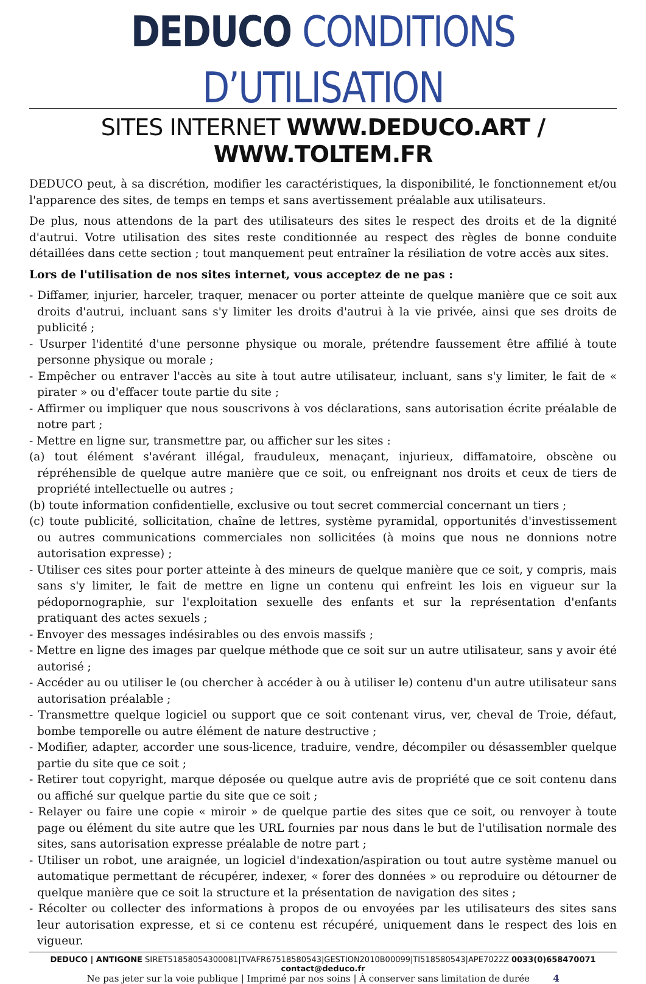DEDUCO CONDITIONS D’UTILISATION
SITES INTERNET WWW.DEDUCO.ART / WWW.TOLTEM.FR
DEDUCO peut, à sa discrétion, modifier les caractéristiques, la disponibilité, le fonctionnement et/ou l'apparence des sites, de temps en temps et sans avertissement préalable aux utilisateurs.
De plus, nous attendons de la part des utilisateurs des sites le respect des droits et de la dignité d'autrui. Votre utilisation des sites reste conditionnée au respect des règles de bonne conduite détaillées dans cette section ; tout manquement peut entraîner la résiliation de votre accès aux sites.
Lors de l'utilisation de nos sites internet, vous acceptez de ne pas :
- Diffamer, injurier, harceler, traquer, menacer ou porter atteinte de quelque manière que ce soit aux droits d'autrui, incluant sans s'y limiter les droits d'autrui à la vie privée, ainsi que ses droits de publicité ;
- Usurper l'identité d'une personne physique ou morale, prétendre faussement être affilié à toute personne physique ou morale ;
- Empêcher ou entraver l'accès au site à tout autre utilisateur, incluant, sans s'y limiter, le fait de « pirater » ou d'effacer toute partie du site ;
- Affirmer ou impliquer que nous souscrivons à vos déclarations, sans autorisation écrite préalable de notre part ;
- Mettre en ligne sur, transmettre par, ou afficher sur les sites :
(a) tout élément s'avérant illégal, frauduleux, menaçant, injurieux, diffamatoire, obscène ou répréhensible de quelque autre manière que ce soit, ou enfreignant nos droits et ceux de tiers de propriété intellectuelle ou autres ;
(b) toute information confidentielle, exclusive ou tout secret commercial concernant un tiers ;
(c) toute publicité, sollicitation, chaîne de lettres, système pyramidal, opportunités d'investissement ou autres communications commerciales non sollicitées (à moins que nous ne donnions notre autorisation expresse) ;
- Utiliser ces sites pour porter atteinte à des mineurs de quelque manière que ce soit, y compris, mais sans s'y limiter, le fait de mettre en ligne un contenu qui enfreint les lois en vigueur sur la pédopornographie, sur l'exploitation sexuelle des enfants et sur la représentation d'enfants pratiquant des actes sexuels ;
- Envoyer des messages indésirables ou des envois massifs ;
- Mettre en ligne des images par quelque méthode que ce soit sur un autre utilisateur, sans y avoir été autorisé ;
- Accéder au ou utiliser le (ou chercher à accéder à ou à utiliser le) contenu d'un autre utilisateur sans autorisation préalable ;
- Transmettre quelque logiciel ou support que ce soit contenant virus, ver, cheval de Troie, défaut, bombe temporelle ou autre élément de nature destructive ;
- Modifier, adapter, accorder une sous-licence, traduire, vendre, décompiler ou désassembler quelque partie du site que ce soit ;
- Retirer tout copyright, marque déposée ou quelque autre avis de propriété que ce soit contenu dans ou affiché sur quelque partie du site que ce soit ;
- Relayer ou faire une copie « miroir » de quelque partie des sites que ce soit, ou renvoyer à toute page ou élément du site autre que les URL fournies par nous dans le but de l'utilisation normale des sites, sans autorisation expresse préalable de notre part ;
- Utiliser un robot, une araignée, un logiciel d'indexation/aspiration ou tout autre système manuel ou automatique permettant de récupérer, indexer, « forer des données » ou reproduire ou détourner de quelque manière que ce soit la structure et la présentation de navigation des sites ;
- Récolter ou collecter des informations à propos de ou envoyées par les utilisateurs des sites sans leur autorisation expresse, et si ce contenu est récupéré, uniquement dans le respect des lois en vigueur.
DEDUCO | ANTIGONE SIRET51858054300081|TVAFR67518580543|GESTION2010B00099|TI518580543|APE7022Z 0033(0)658470071 contact@deduco.fr
Ne pas jeter sur la voie publique | Imprimé par nos soins | À conserver sans limitation de durée 4